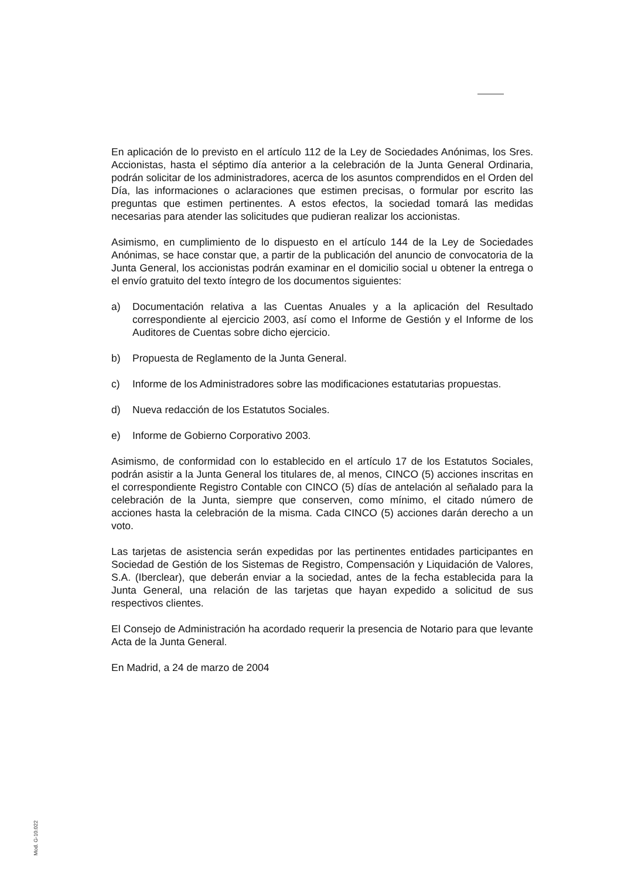En aplicación de lo previsto en el artículo 112 de la Ley de Sociedades Anónimas, los Sres. Accionistas, hasta el séptimo día anterior a la celebración de la Junta General Ordinaria, podrán solicitar de los administradores, acerca de los asuntos comprendidos en el Orden del Día, las informaciones o aclaraciones que estimen precisas, o formular por escrito las preguntas que estimen pertinentes. A estos efectos, la sociedad tomará las medidas necesarias para atender las solicitudes que pudieran realizar los accionistas.
Asimismo, en cumplimiento de lo dispuesto en el artículo 144 de la Ley de Sociedades Anónimas, se hace constar que, a partir de la publicación del anuncio de convocatoria de la Junta General, los accionistas podrán examinar en el domicilio social u obtener la entrega o el envío gratuito del texto íntegro de los documentos siguientes:
a) Documentación relativa a las Cuentas Anuales y a la aplicación del Resultado correspondiente al ejercicio 2003, así como el Informe de Gestión y el Informe de los Auditores de Cuentas sobre dicho ejercicio.
b) Propuesta de Reglamento de la Junta General.
c) Informe de los Administradores sobre las modificaciones estatutarias propuestas.
d) Nueva redacción de los Estatutos Sociales.
e) Informe de Gobierno Corporativo 2003.
Asimismo, de conformidad con lo establecido en el artículo 17 de los Estatutos Sociales, podrán asistir a la Junta General los titulares de, al menos, CINCO (5) acciones inscritas en el correspondiente Registro Contable con CINCO (5) días de antelación al señalado para la celebración de la Junta, siempre que conserven, como mínimo, el citado número de acciones hasta la celebración de la misma. Cada CINCO (5) acciones darán derecho a un voto.
Las tarjetas de asistencia serán expedidas por las pertinentes entidades participantes en Sociedad de Gestión de los Sistemas de Registro, Compensación y Liquidación de Valores, S.A. (Iberclear), que deberán enviar a la sociedad, antes de la fecha establecida para la Junta General, una relación de las tarjetas que hayan expedido a solicitud de sus respectivos clientes.
El Consejo de Administración ha acordado requerir la presencia de Notario para que levante Acta de la Junta General.
En Madrid, a 24 de marzo de 2004
Mod. G-10.022